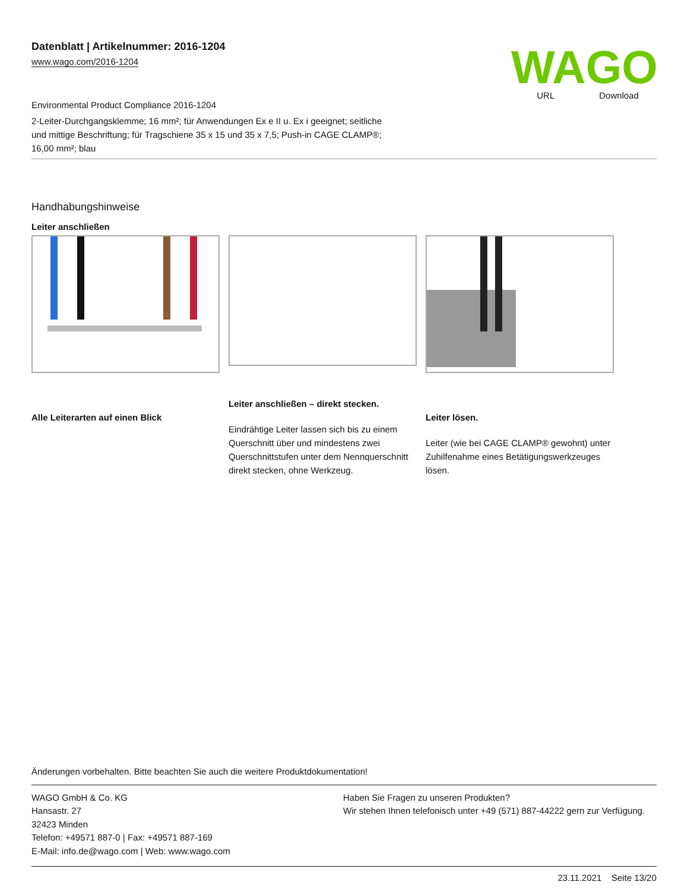Datenblatt | Artikelnummer: 2016-1204
www.wago.com/2016-1204
WAGO
URL Download
Environmental Product Compliance 2016-1204
2-Leiter-Durchgangsklemme; 16 mm²; für Anwendungen Ex e II u. Ex i geeignet; seitliche und mittige Beschriftung; für Tragschiene 35 x 15 und 35 x 7,5; Push-in CAGE CLAMP®; 16,00 mm²; blau
Handhabungshinweise
Leiter anschließen
Alle Leiterarten auf einen Blick
Leiter anschließen – direkt stecken.
Eindrähtige Leiter lassen sich bis zu einem Querschnitt über und mindestens zwei Querschnittstufen unter dem Nennquerschnitt direkt stecken, ohne Werkzeug.
Leiter lösen.
Leiter (wie bei CAGE CLAMP® gewohnt) unter Zuhilfenahme eines Betätigungswerkzeuges lösen.
Änderungen vorbehalten. Bitte beachten Sie auch die weitere Produktdokumentation!
WAGO GmbH & Co. KG
Hansastr. 27
32423 Minden
Telefon: +49571 887-0 | Fax: +49571 887-169
E-Mail: info.de@wago.com | Web: www.wago.com
Haben Sie Fragen zu unseren Produkten?
Wir stehen Ihnen telefonisch unter +49 (571) 887-44222 gern zur Verfügung.
23.11.2021 Seite 13/20